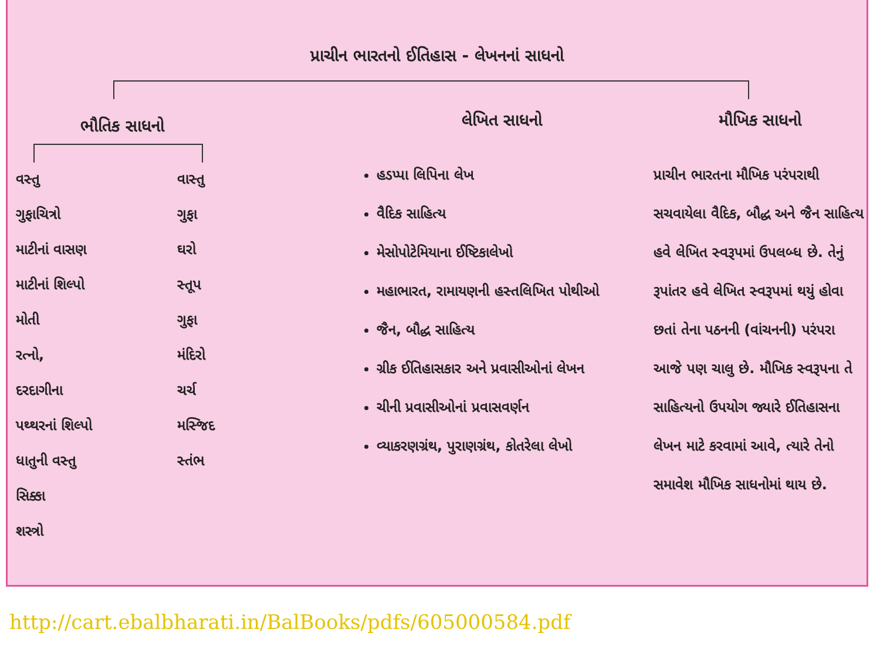પ્રાચીન ભારતનો ઈતિહાસ - લેખનનાં સાધનો
ભૌતિક સાધનો
વસ્તુ
ગુફાચિત્રો
માટીનાં વાસણ
માટીનાં શિલ્પો
મોતી
રત્નો,
દરદાગીના
પથ્થરનાં શિલ્પો
ધાતુની વસ્તુ
સિક્કા
શસ્ત્રો
વાસ્તુ
ગુફા
ઘરો
સ્તૂપ
ગુફા
મંદિરો
ચર્ચ
મસ્જિદ
સ્તંભ
લેખિત સાધનો
હડપ્પા લિપિના લેખ
વૈદિક સાહિત્ય
મેસોપોટેમિયાના ઈષ્ટિકાલેખો
મહાભારત, રામાયણની હસ્તલિખિત પોથીઓ
જૈન, બૌદ્ધ સાહિત્ય
ગ્રીક ઈતિહાસકાર અને પ્રવાસીઓનાં લેખન
ચીની પ્રવાસીઓનાં પ્રવાસવર્ણન
વ્યાકરણગ્રંથ, પુરાણગ્રંથ, કોતરેલા લેખો
મૌખિક સાધનો
પ્રાચીન ભારતના મૌખિક પરંપરાથી સચવાયેલા વૈદિક, બૌદ્ધ અને જૈન સાહિત્ય હવે લેખિત સ્વરૂપમાં ઉપલબ્ધ છે. તેનું રૂપાંતર હવે લેખિત સ્વરૂપમાં થયું હોવા છતાં તેના પઠનની (વાંચનની) પરંપરા આજે પણ ચાલુ છે. મૌખિક સ્વરૂપના તે સાહિત્યનો ઉપયોગ જ્યારે ઈતિહાસના લેખન માટે કરવામાં આવે, ત્યારે તેનો સમાવેશ મૌખિક સાધનોમાં થાય છે.
http://cart.ebalbharati.in/BalBooks/pdfs/605000584.pdf